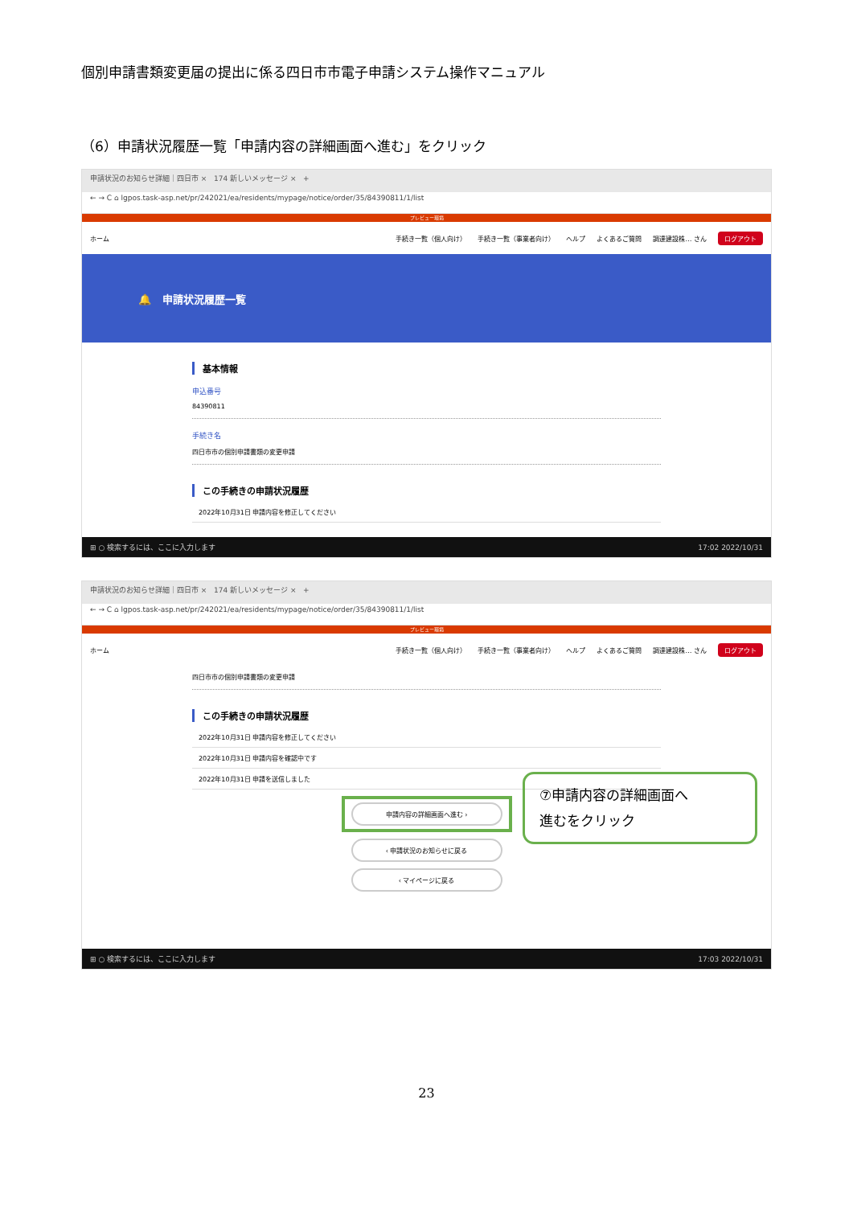個別申請書類変更届の提出に係る四日市市電子申請システム操作マニュアル
（6）申請状況履歴一覧「申請内容の詳細画面へ進む」をクリック
申請状況のお知らせ詳細｜四日市 × 174 新しいメッセージ × +
← → C ⌂ lgpos.task-asp.net/pr/242021/ea/residents/mypage/notice/order/35/84390811/1/list
プレビュー環境
ホーム 手続き一覧（個人向け） 手続き一覧（事業者向け） ヘルプ よくあるご質問 調達建設株… さん ログアウト
🔔 申請状況履歴一覧
基本情報
申込番号
84390811
手続き名
四日市市の個別申請書類の変更申請
この手続きの申請状況履歴
2022年10月31日 申請内容を修正してください
⊞ ○ 検索するには、ここに入力します 17:02 2022/10/31
申請状況のお知らせ詳細｜四日市 × 174 新しいメッセージ × +
← → C ⌂ lgpos.task-asp.net/pr/242021/ea/residents/mypage/notice/order/35/84390811/1/list
プレビュー環境
ホーム 手続き一覧（個人向け） 手続き一覧（事業者向け） ヘルプ よくあるご質問 調達建設株… さん ログアウト
四日市市の個別申請書類の変更申請
この手続きの申請状況履歴
2022年10月31日 申請内容を修正してください
2022年10月31日 申請内容を確認中です
2022年10月31日 申請を送信しました
申請内容の詳細画面へ進む ›
‹ 申請状況のお知らせに戻る
‹ マイページに戻る
⊞ ○ 検索するには、ここに入力します 17:03 2022/10/31
⑦申請内容の詳細画面へ
進むをクリック
23